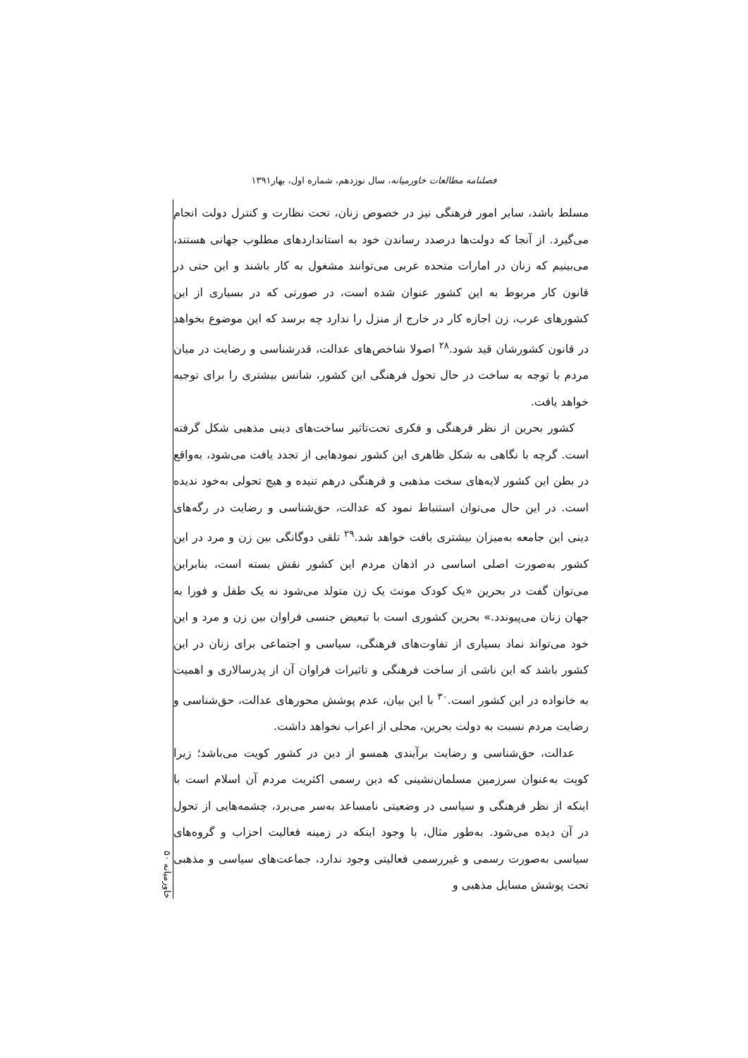فصلنامه مطالعات خاورمیانه، سال نوزدهم، شماره اول، بهار۱۳۹۱
مسلط باشد، سایر امور فرهنگی نیز در خصوص زنان، تحت نظارت و کنترل دولت انجام می‌گیرد. از آنجا که دولت‌ها درصدد رساندن خود به استانداردهای مطلوب جهانی هستند، می‌بینیم که زنان در امارات متحده عربی می‌توانند مشغول به کار باشند و این حتی در قانون کار مربوط به این کشور عنوان شده است، در صورتی که در بسیاری از این کشورهای عرب، زن اجازه کار در خارج از منزل را ندارد چه برسد که این موضوع بخواهد در قانون کشورشان قید شود.<sup>۲۸</sup> اصولا شاخص‌های عدالت، قدرشناسی و رضایت در میان مردم با توجه به ساخت در حال تحول فرهنگی این کشور، شانس بیشتری را برای توجیه خواهد یافت.
کشور بحرین از نظر فرهنگی و فکری تحت‌تاثیر ساخت‌های دینی مذهبی شکل گرفته است. گرچه با نگاهی به شکل ظاهری این کشور نمودهایی از تجدد یافت می‌شود، به‌واقع در بطن این کشور لایه‌های سخت مذهبی و فرهنگی درهم تنیده و هیچ تحولی به‌خود ندیده است. در این حال می‌توان استنباط نمود که عدالت، حق‌شناسی و رضایت در رگه‌های دینی این جامعه به‌میزان بیشتری یافت خواهد شد.<sup>۲۹</sup> تلقی دوگانگی بین زن و مرد در این کشور به‌صورت اصلی اساسی در اذهان مردم این کشور نقش بسته است، بنابراین می‌توان گفت در بحرین «یک کودک مونث یک زن متولد می‌شود نه یک طفل و فورا به جهان زنان می‌پیوندد.» بحرین کشوری است با تبعیض جنسی فراوان بین زن و مرد و این خود می‌تواند نماد بسیاری از تفاوت‌های فرهنگی، سیاسی و اجتماعی برای زنان در این کشور باشد که این ناشی از ساخت فرهنگی و تاثیرات فراوان آن از پدرسالاری و اهمیت به خانواده در این کشور است.<sup>۳۰</sup> با این بیان، عدم پوشش محورهای عدالت، حق‌شناسی و رضایت مردم نسبت به دولت بحرین، محلی از اعراب نخواهد داشت.
عدالت، حق‌شناسی و رضایت برآیندی همسو از دین در کشور کویت می‌باشد؛ زیرا کویت به‌عنوان سرزمین مسلمان‌نشینی که دین رسمی اکثریت مردم آن اسلام است با اینکه از نظر فرهنگی و سیاسی در وضعیتی نامساعد به‌سر می‌برد، چشمه‌هایی از تحول در آن دیده می‌شود. به‌طور مثال، با وجود اینکه در زمینه فعالیت احزاب و گروه‌های سیاسی به‌صورت رسمی و غیررسمی فعالیتی وجود ندارد، جماعت‌های سیاسی و مذهبی تحت پوشش مسایل مذهبی و
خاورمیانه ۵۰